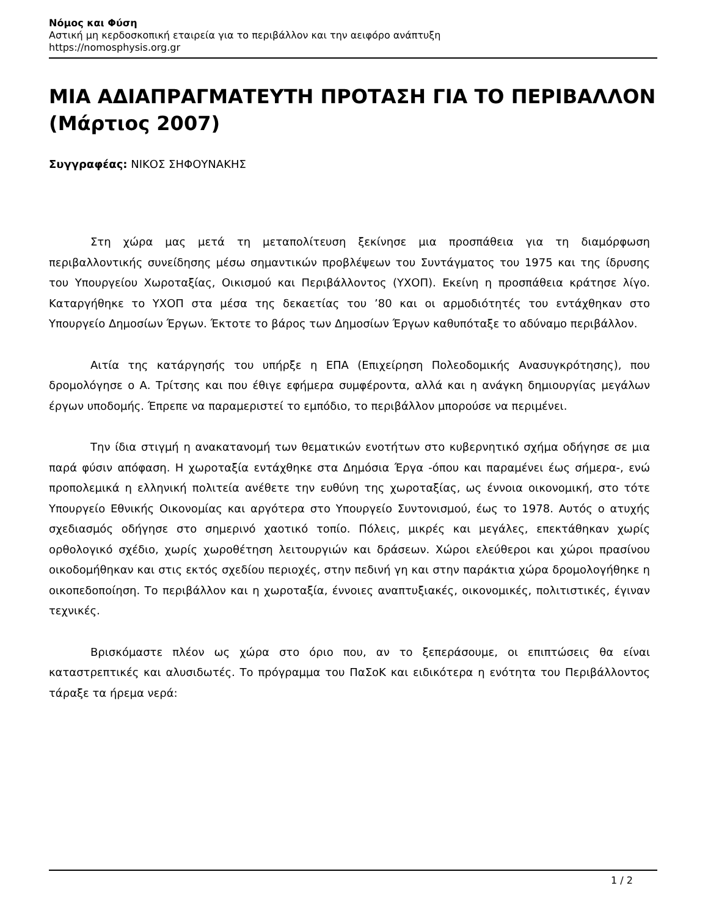Νόμος και Φύση
Αστική μη κερδοσκοπική εταιρεία για το περιβάλλον και την αειφόρο ανάπτυξη
https://nomosphysis.org.gr
ΜΙΑ ΑΔΙΑΠΡΑΓΜΑΤΕΥΤΗ ΠΡΟΤΑΣΗ ΓΙΑ ΤΟ ΠΕΡΙΒΑΛΛΟΝ (Μάρτιος 2007)
Συγγραφέας: ΝΙΚΟΣ ΣΗΦΟΥΝΑΚΗΣ
Στη χώρα μας μετά τη μεταπολίτευση ξεκίνησε μια προσπάθεια για τη διαμόρφωση περιβαλλοντικής συνείδησης μέσω σημαντικών προβλέψεων του Συντάγματος του 1975 και της ίδρυσης του Υπουργείου Χωροταξίας, Οικισμού και Περιβάλλοντος (ΥΧΟΠ). Εκείνη η προσπάθεια κράτησε λίγο. Καταργήθηκε το ΥΧΟΠ στα μέσα της δεκαετίας του ’80 και οι αρμοδιότητές του εντάχθηκαν στο Υπουργείο Δημοσίων Έργων. Έκτοτε το βάρος των Δημοσίων Έργων καθυπόταξε το αδύναμο περιβάλλον.
Αιτία της κατάργησής του υπήρξε η ΕΠΑ (Επιχείρηση Πολεοδομικής Ανασυγκρότησης), που δρομολόγησε ο Α. Τρίτσης και που έθιγε εφήμερα συμφέροντα, αλλά και η ανάγκη δημιουργίας μεγάλων έργων υποδομής. Έπρεπε να παραμεριστεί το εμπόδιο, το περιβάλλον μπορούσε να περιμένει.
Την ίδια στιγμή η ανακατανομή των θεματικών ενοτήτων στο κυβερνητικό σχήμα οδήγησε σε μια παρά φύσιν απόφαση. Η χωροταξία εντάχθηκε στα Δημόσια Έργα -όπου και παραμένει έως σήμερα-, ενώ προπολεμικά η ελληνική πολιτεία ανέθετε την ευθύνη της χωροταξίας, ως έννοια οικονομική, στο τότε Υπουργείο Εθνικής Οικονομίας και αργότερα στο Υπουργείο Συντονισμού, έως το 1978. Αυτός ο ατυχής σχεδιασμός οδήγησε στο σημερινό χαοτικό τοπίο. Πόλεις, μικρές και μεγάλες, επεκτάθηκαν χωρίς ορθολογικό σχέδιο, χωρίς χωροθέτηση λειτουργιών και δράσεων. Χώροι ελεύθεροι και χώροι πρασίνου οικοδομήθηκαν και στις εκτός σχεδίου περιοχές, στην πεδινή γη και στην παράκτια χώρα δρομολογήθηκε η οικοπεδοποίηση. Το περιβάλλον και η χωροταξία, έννοιες αναπτυξιακές, οικονομικές, πολιτιστικές, έγιναν τεχνικές.
Βρισκόμαστε πλέον ως χώρα στο όριο που, αν το ξεπεράσουμε, οι επιπτώσεις θα είναι καταστρεπτικές και αλυσιδωτές. Το πρόγραμμα του ΠαΣοΚ και ειδικότερα η ενότητα του Περιβάλλοντος τάραξε τα ήρεμα νερά:
1 / 2